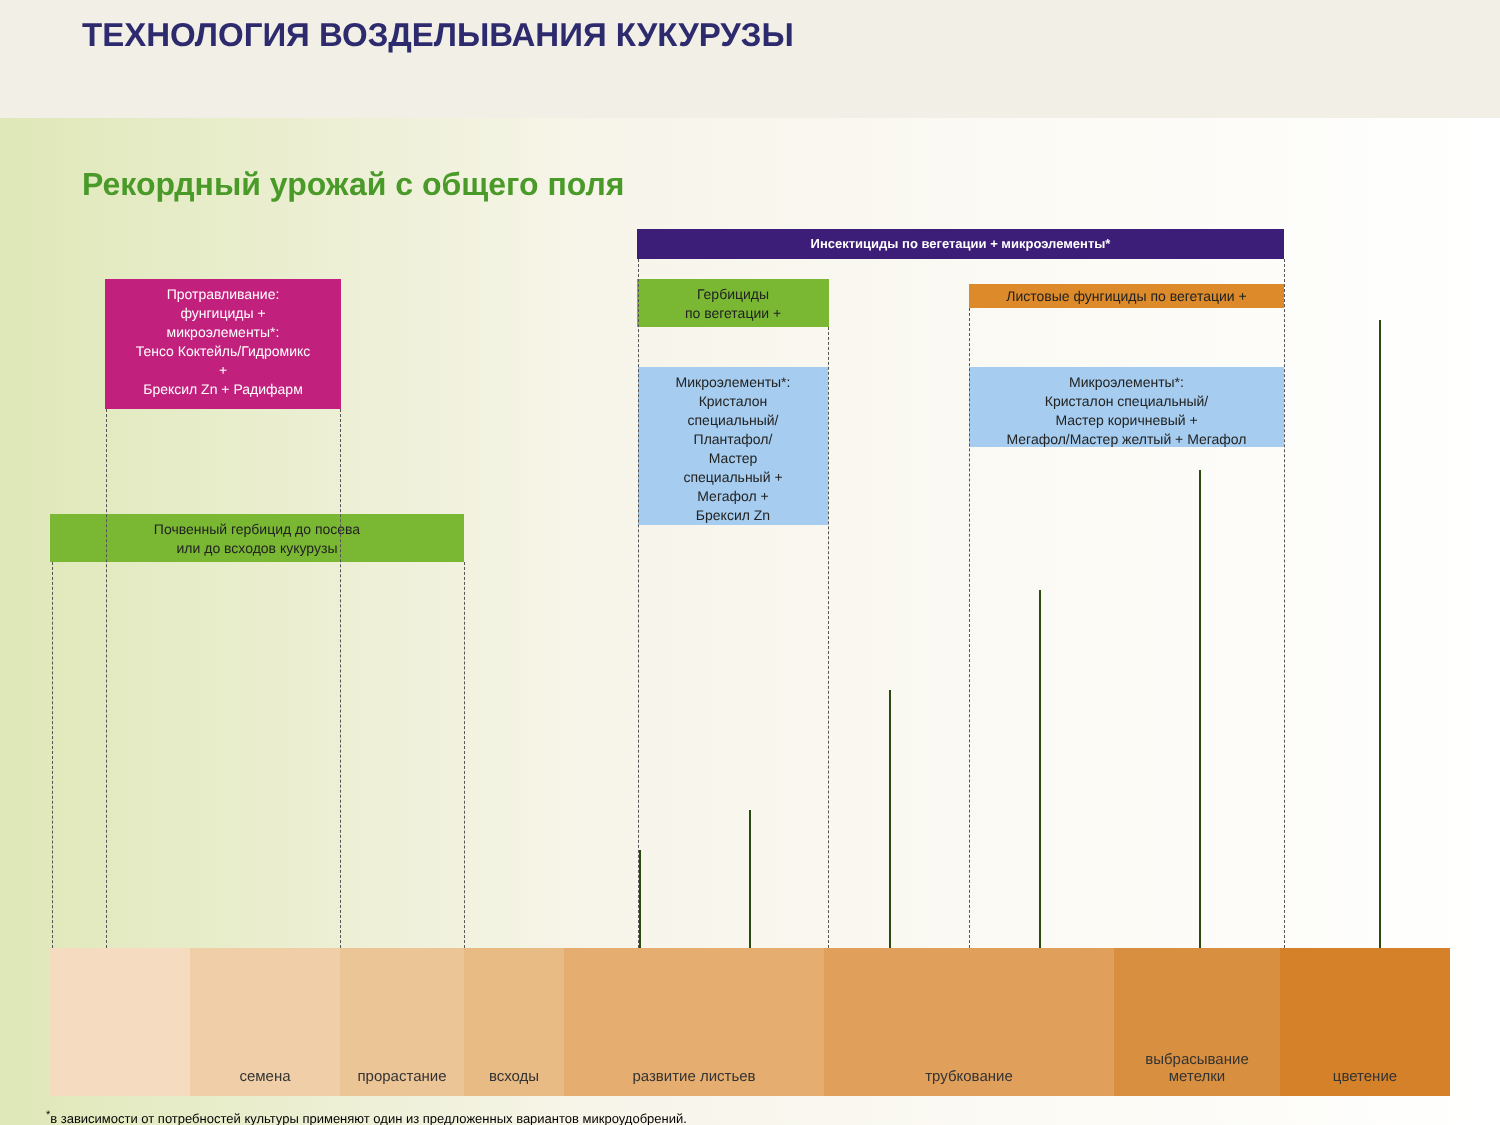ТЕХНОЛОГИЯ ВОЗДЕЛЫВАНИЯ КУКУРУЗЫ
Рекордный урожай с общего поля
Инсектициды по вегетации + микроэлементы*
Протравливание:
фунгициды +
микроэлементы*:
Тенсо Коктейль/Гидромикс
+
Брексил Zn + Радифарм
Гербициды
по вегетации +
Листовые фунгициды по вегетации +
Микроэлементы*:
Кристалон
специальный/
Плантафол/
Мастер
специальный +
Мегафол +
Брексил Zn
Микроэлементы*:
Кристалон специальный/
Мастер коричневый +
Мегафол/Мастер желтый + Мегафол
Почвенный гербицид до посева
или до всходов кукурузы
семена прорастание всходы развитие листьев трубкование выбрасывание
метелки
цветение
<sup>*</sup> в зависимости от потребностей культуры применяют один из предложенных вариантов микроудобрений.